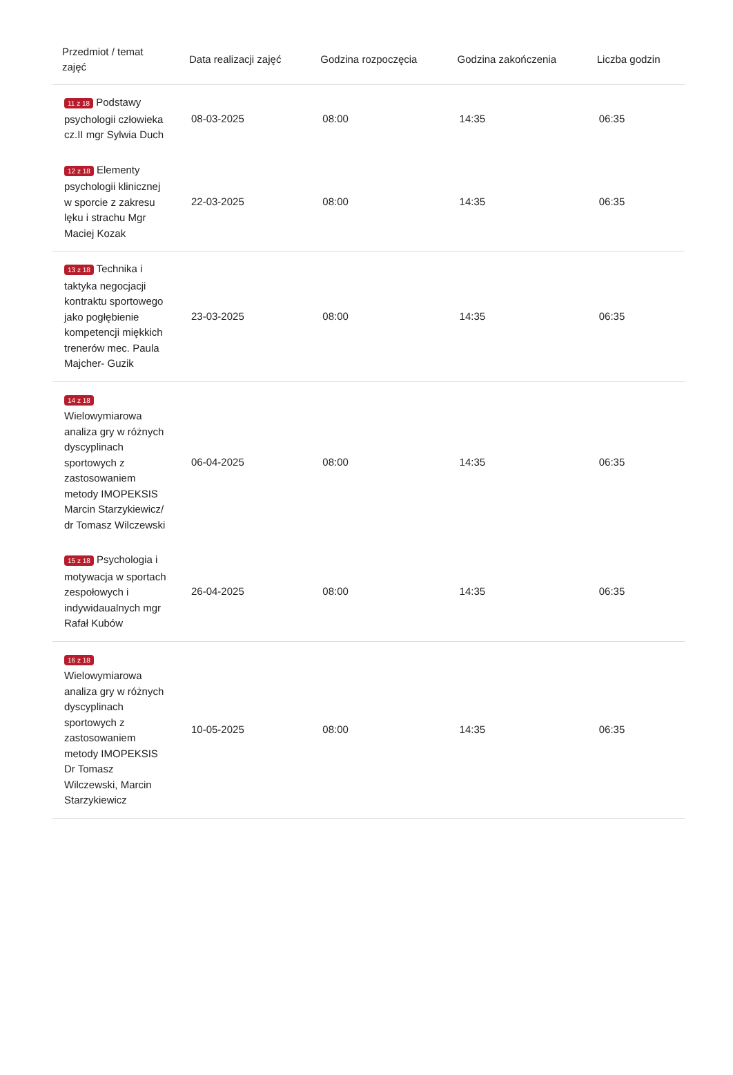| Przedmiot / temat zajęć | Data realizacji zajęć | Godzina rozpoczęcia | Godzina zakończenia | Liczba godzin |
| --- | --- | --- | --- | --- |
| 11 z 18 Podstawy psychologii człowieka cz.II mgr Sylwia Duch | 08-03-2025 | 08:00 | 14:35 | 06:35 |
| 12 z 18 Elementy psychologii klinicznej w sporcie z zakresu lęku i strachu Mgr Maciej Kozak | 22-03-2025 | 08:00 | 14:35 | 06:35 |
| 13 z 18 Technika i taktyka negocjacji kontraktu sportowego jako pogłębienie kompetencji miękkich trenerów mec. Paula Majcher- Guzik | 23-03-2025 | 08:00 | 14:35 | 06:35 |
| 14 z 18 Wielowymiarowa analiza gry w różnych dyscyplinach sportowych z zastosowaniem metody IMOPEKSIS Marcin Starzykiewicz/ dr Tomasz Wilczewski | 06-04-2025 | 08:00 | 14:35 | 06:35 |
| 15 z 18 Psychologia i motywacja w sportach zespołowych i indywidaualnych mgr Rafał Kubów | 26-04-2025 | 08:00 | 14:35 | 06:35 |
| 16 z 18 Wielowymiarowa analiza gry w różnych dyscyplinach sportowych z zastosowaniem metody IMOPEKSIS Dr Tomasz Wilczewski, Marcin Starzykiewicz | 10-05-2025 | 08:00 | 14:35 | 06:35 |